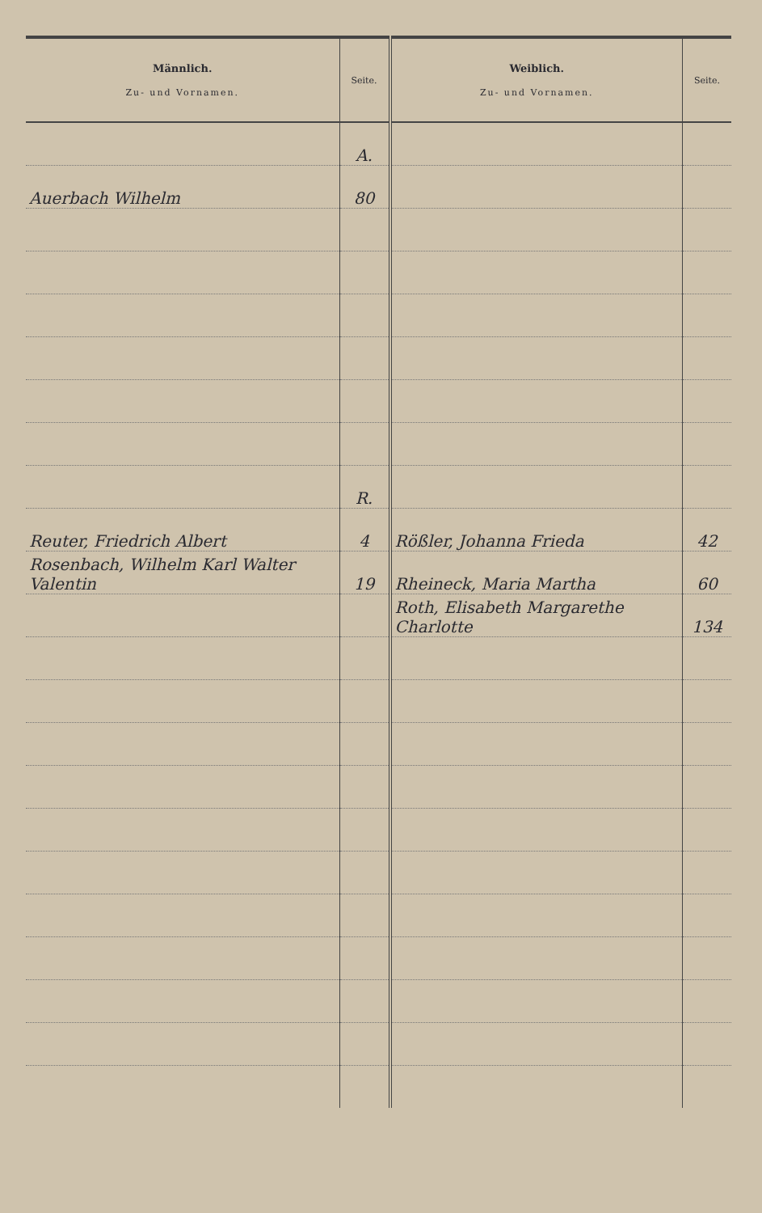| Männlich. Zu- und Vornamen. | Seite. | Weiblich. Zu- und Vornamen. | Seite. |
| --- | --- | --- | --- |
| | A. | | |
| Auerbach Wilhelm | 80 | | |
| | R. | | |
| Reuter, Friedrich Albert | 4 | Rößler, Johanna Frieda | 42 |
| Rosenbach, Wilhelm Karl Walter Valentin | 19 | Rheineck, Maria Martha | 60 |
| | | Roth, Elisabeth Margarethe Charlotte | 134 |